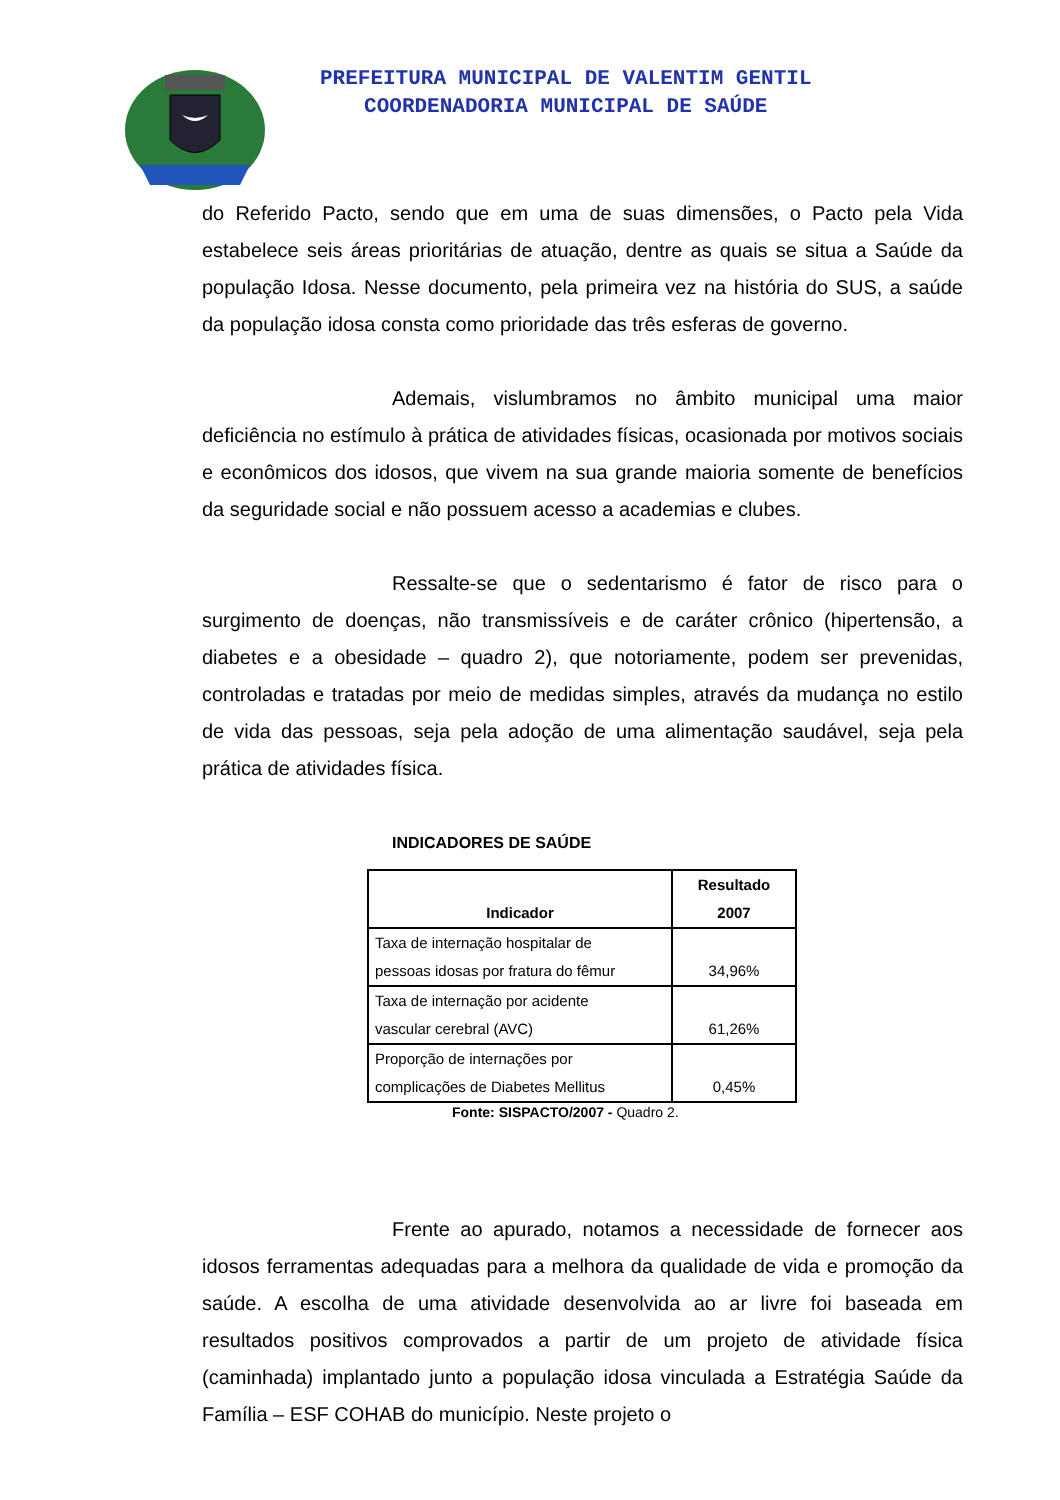PREFEITURA MUNICIPAL DE VALENTIM GENTIL
COORDENADORIA MUNICIPAL DE SAÚDE
do Referido Pacto, sendo que em uma de suas dimensões, o Pacto pela Vida estabelece seis áreas prioritárias de atuação, dentre as quais se situa a Saúde da população Idosa. Nesse documento, pela primeira vez na história do SUS, a saúde da população idosa consta como prioridade das três esferas de governo.
Ademais, vislumbramos no âmbito municipal uma maior deficiência no estímulo à prática de atividades físicas, ocasionada por motivos sociais e econômicos dos idosos, que vivem na sua grande maioria somente de benefícios da seguridade social e não possuem acesso a academias e clubes.
Ressalte-se que o sedentarismo é fator de risco para o surgimento de doenças, não transmissíveis e de caráter crônico (hipertensão, a diabetes e a obesidade – quadro 2), que notoriamente, podem ser prevenidas, controladas e tratadas por meio de medidas simples, através da mudança no estilo de vida das pessoas, seja pela adoção de uma alimentação saudável, seja pela prática de atividades física.
INDICADORES DE SAÚDE
| Indicador | Resultado 2007 |
| --- | --- |
| Taxa de internação hospitalar de pessoas idosas por fratura do fêmur | 34,96% |
| Taxa de internação por acidente vascular cerebral (AVC) | 61,26% |
| Proporção de internações por complicações de Diabetes Mellitus | 0,45% |
Fonte: SISPACTO/2007 - Quadro 2.
Frente ao apurado, notamos a necessidade de fornecer aos idosos ferramentas adequadas para a melhora da qualidade de vida e promoção da saúde. A escolha de uma atividade desenvolvida ao ar livre foi baseada em resultados positivos comprovados a partir de um projeto de atividade física (caminhada) implantado junto a população idosa vinculada a Estratégia Saúde da Família – ESF COHAB do município. Neste projeto o